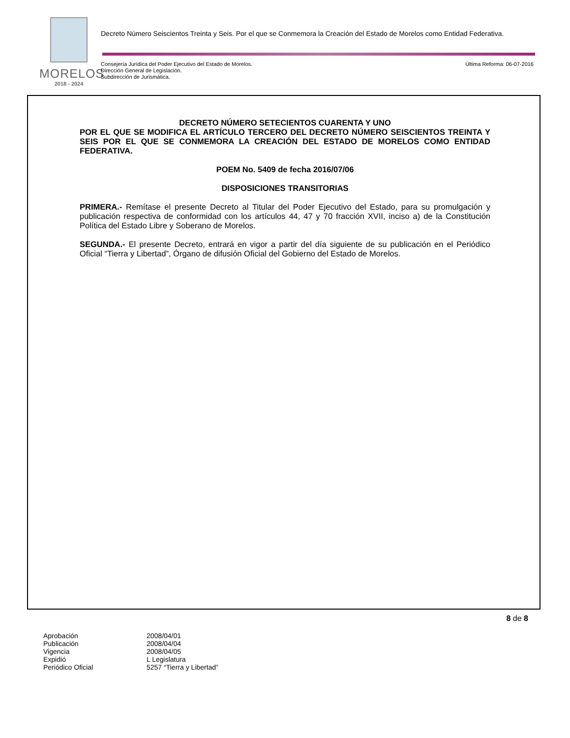MORELOS
2018 - 2024
Decreto Número Seiscientos Treinta y Seis. Por el que se Conmemora la Creación del Estado de Morelos como Entidad Federativa.
Consejería Jurídica del Poder Ejecutivo del Estado de Morelos.
Dirección General de Legislación.
Subdirección de Jurismática.
Última Reforma: 06-07-2016
DECRETO NÚMERO SETECIENTOS CUARENTA Y UNO
POR EL QUE SE MODIFICA EL ARTÍCULO TERCERO DEL DECRETO NÚMERO SEISCIENTOS TREINTA Y SEIS POR EL QUE SE CONMEMORA LA CREACIÓN DEL ESTADO DE MORELOS COMO ENTIDAD FEDERATIVA.
POEM No. 5409 de fecha 2016/07/06
DISPOSICIONES TRANSITORIAS
PRIMERA.- Remítase el presente Decreto al Titular del Poder Ejecutivo del Estado, para su promulgación y publicación respectiva de conformidad con los artículos 44, 47 y 70 fracción XVII, inciso a) de la Constitución Política del Estado Libre y Soberano de Morelos.
SEGUNDA.- El presente Decreto, entrará en vigor a partir del día siguiente de su publicación en el Periódico Oficial “Tierra y Libertad”, Órgano de difusión Oficial del Gobierno del Estado de Morelos.
8 de 8
| Aprobación | 2008/04/01 |
| Publicación | 2008/04/04 |
| Vigencia | 2008/04/05 |
| Expidió | L Legislatura |
| Periódico Oficial | 5257 “Tierra y Libertad” |